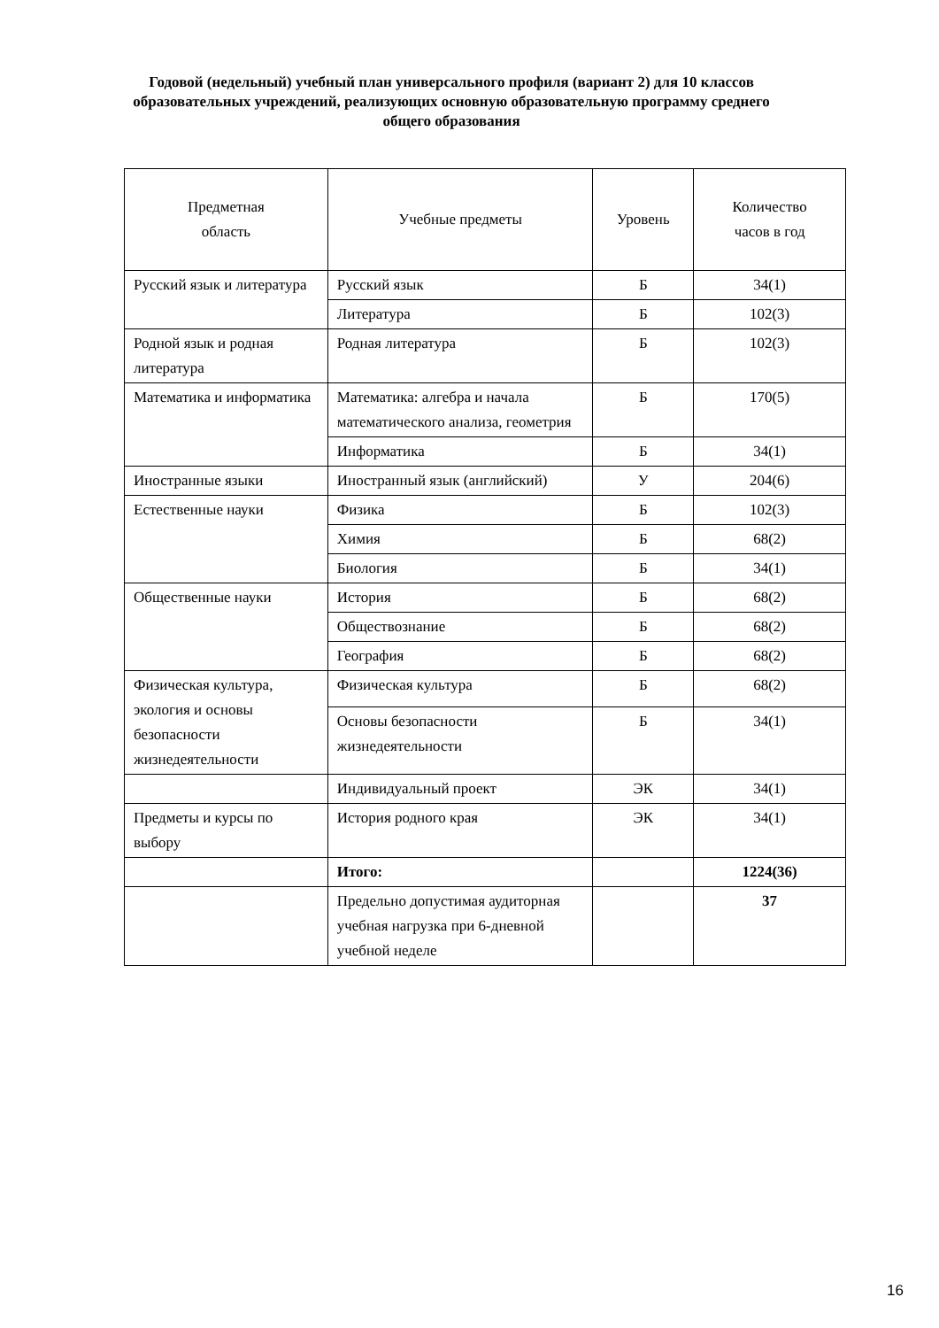Годовой (недельный) учебный план универсального профиля (вариант 2) для 10 классов образовательных учреждений, реализующих основную образовательную программу среднего общего образования
| Предметная область | Учебные предметы | Уровень | Количество часов в год |
| Русский язык и литература | Русский язык | Б | 34(1) |
| | Литература | Б | 102(3) |
| Родной язык и родная литература | Родная литература | Б | 102(3) |
| Математика и информатика | Математика: алгебра и начала математического анализа, геометрия | Б | 170(5) |
| | Информатика | Б | 34(1) |
| Иностранные языки | Иностранный язык (английский) | У | 204(6) |
| Естественные науки | Физика | Б | 102(3) |
| | Химия | Б | 68(2) |
| | Биология | Б | 34(1) |
| Общественные науки | История | Б | 68(2) |
| | Обществознание | Б | 68(2) |
| | География | Б | 68(2) |
| Физическая культура, экология и основы безопасности жизнедеятельности | Физическая культура | Б | 68(2) |
| | Основы безопасности жизнедеятельности | Б | 34(1) |
| | Индивидуальный проект | ЭК | 34(1) |
| Предметы и курсы по выбору | История родного края | ЭК | 34(1) |
| | Итого: | | 1224(36) |
| | Предельно допустимая аудиторная учебная нагрузка при 6-дневной учебной неделе | | 37 |
16